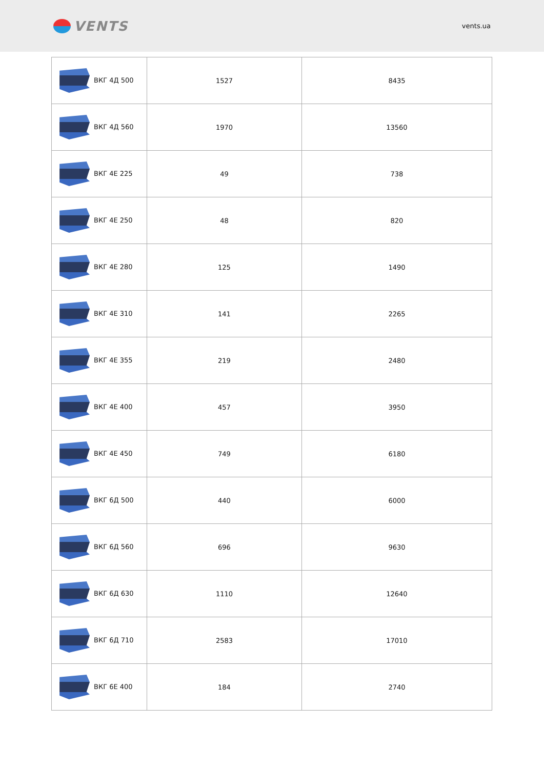VENTS
vents.ua
| ВКГ 4Д 500 | 1527 | 8435 |
| ВКГ 4Д 560 | 1970 | 13560 |
| ВКГ 4Е 225 | 49 | 738 |
| ВКГ 4Е 250 | 48 | 820 |
| ВКГ 4Е 280 | 125 | 1490 |
| ВКГ 4Е 310 | 141 | 2265 |
| ВКГ 4Е 355 | 219 | 2480 |
| ВКГ 4Е 400 | 457 | 3950 |
| ВКГ 4Е 450 | 749 | 6180 |
| ВКГ 6Д 500 | 440 | 6000 |
| ВКГ 6Д 560 | 696 | 9630 |
| ВКГ 6Д 630 | 1110 | 12640 |
| ВКГ 6Д 710 | 2583 | 17010 |
| ВКГ 6Е 400 | 184 | 2740 |